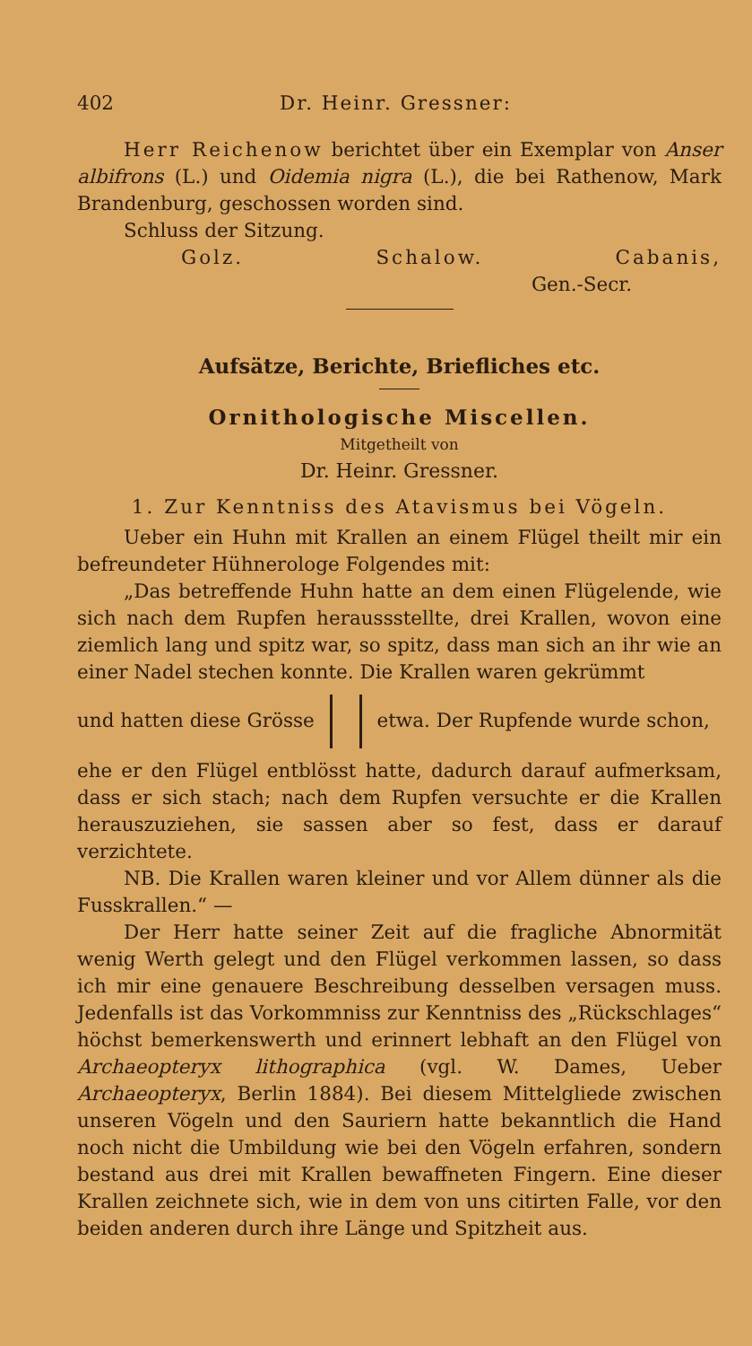402 Dr. Heinr. Gressner:
Herr Reichenow berichtet über ein Exemplar von Anser albifrons (L.) und Oidemia nigra (L.), die bei Rathenow, Mark Brandenburg, geschossen worden sind.
Schluss der Sitzung.
Golz. Schalow. Cabanis,
Gen.-Secr.
Aufsätze, Berichte, Briefliches etc.
Ornithologische Miscellen.
Mitgetheilt von
Dr. Heinr. Gressner.
1. Zur Kenntniss des Atavismus bei Vögeln.
Ueber ein Huhn mit Krallen an einem Flügel theilt mir ein befreundeter Hühnerologe Folgendes mit:
„Das betreffende Huhn hatte an dem einen Flügelende, wie sich nach dem Rupfen heraussstellte, drei Krallen, wovon eine ziemlich lang und spitz war, so spitz, dass man sich an ihr wie an einer Nadel stechen konnte. Die Krallen waren gekrümmt
und hatten diese Grösse etwa. Der Rupfende wurde schon,
ehe er den Flügel entblösst hatte, dadurch darauf aufmerksam, dass er sich stach; nach dem Rupfen versuchte er die Krallen herauszuziehen, sie sassen aber so fest, dass er darauf verzichtete.
NB. Die Krallen waren kleiner und vor Allem dünner als die Fusskrallen.“ —
Der Herr hatte seiner Zeit auf die fragliche Abnormität wenig Werth gelegt und den Flügel verkommen lassen, so dass ich mir eine genauere Beschreibung desselben versagen muss. Jedenfalls ist das Vorkommniss zur Kenntniss des „Rückschlages“ höchst bemerkenswerth und erinnert lebhaft an den Flügel von Archaeopteryx lithographica (vgl. W. Dames, Ueber Archaeopteryx, Berlin 1884). Bei diesem Mittelgliede zwischen unseren Vögeln und den Sauriern hatte bekanntlich die Hand noch nicht die Umbildung wie bei den Vögeln erfahren, sondern bestand aus drei mit Krallen bewaffneten Fingern. Eine dieser Krallen zeichnete sich, wie in dem von uns citirten Falle, vor den beiden anderen durch ihre Länge und Spitzheit aus.